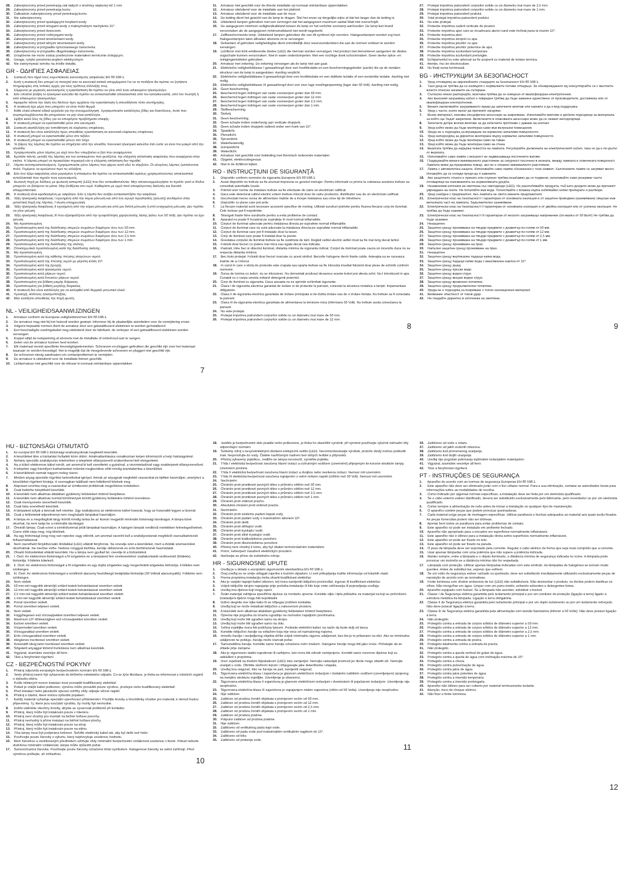28. Zabezpieczony przed penetracją ciał stałych o średnicy większej niż 1 mm.
29. Zabezpieczony przed penetracją kurzu.
30. Całkowicie zabezpieczony przed penetracją kurzu.
31. Nie zabezpieczony.
32. Zabezpieczony przed spadającymi kroplami wody.
33. Zabezpieczony przed strugami wody o maksymalnym nachyleniu 15°.
34. Zabezpieczony przed deszczem.
35. Zabezpieczony przed rozbryzgami wody.
36. Zabezpieczony przed strumieniami wody.
37. Zabezpieczony przed silnymi strumieniami wody.
38. Zabezpieczony w przypadku tymczasowego zanurzenia.
39. Zabezpieczony w przypadku długotrwałego zanurzenia.
40. Urządzenie nie może zostac powleczone materiałem termicznie izolującym.
41. Uwaga, ryzyko porażenia prądem elektrycznym.
42. Nie zatrzymywać wzroku na źródle światła.
GR - ΟΔΗΓΙΕΣ ΑΣΦΑΛΕΙΑΣ
1. Συσκευή που τηρεί τους ευρωπαϊκούς κανονισμούς ασφαλείας EN 60 598-1.
2. Αυτή η συσκευή δεν μπορεί να πεταχτεί σαν τα κανονικά αστικά απορρίμματα Για να τα πετάξετε θα πρέπει να ζητήσετε πληροφορίες στις τοπικές αρχές για τους τρόπους σύλλεξής τους.
3. Σύμφωνα με μερικούς κανονισμούς η εγκατάσταση θα πρέπει να γίνει από έναν ειδικευμένο ηλεκτρολόγο.
4. Εάν υποστεί βλάβη το ηλεκτρικό καλώδιο θα πρέπει να αντικατασταθεί αποκλειστικά από τον κατασκευαστή, από τον πωλητή ή από ειδικευμένο ηλεκτρολόγο.
5. Αφαιρείτε πάντα την τάση του δικτύου πριν αρχίσετε την εγκατάσταση ή οποιοδήποτε τύπο συντήρησης.
6. Η συσκευή έχει μέρη που μπορούν να είναι πολύ θερμά.
7. Κάθε υλικό απαιτεί ειδικά εργαλεία για την συναρμολόγηση. Χρησιμοποιείτε κατάλληλες βίδες και δακτύλιους. Αυτά που συμπεριλαμβάνονται θα μπορούσαν να μην είναι κατάλληλα.
8. Σφίξτε καλά όλες τις βίδες για να αποφύγετε προβλήματα επαφής.
9. Η συσκευή μπορεί να εγκατασταθεί μόνο στο εσωτερικό.
10. Συσκευή ακατάλληλη για τοποθέτηση σε εύφλεκτες επιφάνειες.
11. Η συσκευή δεν είναι κατάλληλη προς απευθείας εγκατάσταση σε κανονικά εύφλεκτες επιφάνειες.
12. Η συσκευή μπορεί να εγκατασταθεί μόνο στο ταβάνι.
13. Η συσκευή μπορεί να εγκατασταθεί μόνον στο τοίχο.
14. Το βάρος της λάμπας θα πρέπει να στηρίζεται από την αλυσίδα. Κανονικό ηλεκτρικό καλώδιο έτσι ώστε να είναι πιο μακρύ από την αλυσίδα.
15. Χρησιμοποιείτε μόνο λάμπες με ισχύ που δεν υπερβαίνει ει βατ που αναφέρονται.
16. Κρατάτε πάντα, μεταξύ τής λάμπας και του αντικειμένου που φωτίζεται, την ελάχιστη απόσταση ασφαλείας που αναφέρεται στην εικόνα. Η λάμπα μπορεί να προκαλέσει πυρκαγιά εάν η ελάχιστη απόσταση δεν τηρηθεί.
17. Λάμπα αυτοπροστατευόμενη. Χρησιμοποιείτε μόνο λάμπες που φέρου αυτό εδώ το σύμβολο. Οι αλογόνες λάμπες ζεσταίνονται πολύ. Περίμενε να κρυώσουν πριν τις αλλάξετε.
18. Εάν ένα τζάμι ασφαλείας είναι ραγισμένο ή σπασμένο θα πρέπει να αντικατασταθεί αμέσως χρησιμοποιώντας αποκλειστικά ανταλλακτικά που τηρούν τους κανονισμούς.
19. Φωτεινή πηγή με διόδους με φωτεινή εκπομπή (LED) που δεν αντικαθιστούνται. Μην αποσυναρμολογήστε το προϊόν γιατί οι δίοδοι μπορούν να βλάψουν τα μάτια. Μην βυθίζεται στο νερό. Καθαρίστε με υγρό πανί αποφεύγοντας διαλυτές και δυνατά απορρυπαντικά.
20. Η συσκευή είναι εφοδιασμένη με ασφάλεια. Εάν η λάμπα δεν ανάβει αντικαταστήστε την ασφάλεια.
21. Τάξη ηλεκτρικής Ασφάλειας I εγγυημένη από την κύρια μόνωση και από ένα αγωγό προστασίας (γείωση) συνδεμένο στην μεταλλική δομή της λάμπας. Γείωση υποχρεωτική.
22. Τάξη ηλεκτρικής Ασφάλειας II εγγυημένη από την κύρια μόνωση και από μια διπλή μόνωση ή από ενισχυμένη μόνωση. Δεν πρέπει να γίνει γείωση.
23. Τάξη ηλεκτρικής Ασφάλειας III που εξασφαλίζεται από την τροφοδότηση χαμηλώτατης τάσης (κάτω των 50 Volt). Δεν πρέπει να έχει γείωση.
24. Μη προστατευμένη.
25. Προστατευμένη κατά της διείσδυσης στερεών σωμάτων διαμέτρου άνω των 50 mm.
26. Προστατευμένη κατά της διείσδυσης στερεών σωμάτων διαμέτρου άνω των 12 mm.
27. Προστατευμένη κατά της διείσδυσης στερεών σωμάτων διαμέτρου άνω των 2,5 mm.
28. Προστατευμένη κατά της διείσδυσης στερεών σωμάτων διαμέτρου άνω των 1 mm.
29. Προστατευμένη κατά της διείσδυσης της σκόνης.
30. Ολοκληρωτικά προστατευμένη κατά της διείσδυσης σκόνης.
31. Μη προστατευμένη.
32. Προστατευμένη κατά της κάθετης πτώσης σταγώνων νερού.
33. Προστατευμένη κατά της πτώσης νερού με μέγιστη κλίση 15º.
34. Προστατευμένη κατά της βροχής.
35. Προστατευμένη κατά ψεκασμούς νερού.
36. Προστατευμένη κατά ρίψεων νερού.
37. Προστατευμένη κατά δυνατών ρίψεων νερού.
38. Προστατευμένη για βύθιση μικρής διάρκειας.
39. Προστατευμένη για βύθιση μεγάλης διαρκείας.
40. Η συσκευή δεν είναι κατάλληλη για να καλυφθεί από θερμικά μονωτικό υλικό.
41. Προσοχή, κίνδυνος ηλεκτροπληξίας.
42. Μην κοιτάζετε απευθείας την πηγή φωτός.
NL - VEILIGHEIDSAANWIJZINGEN
1. Armatuur conform de Europese veiligheidsnormen EN 60 598-1.
2. De armatuur mag niet bij het huisvuil worden gestopt. Informeer bij de plaatselijke autoriteiten voor de verwijdering ervan.
3. Volgens bepaalde normen dient de armatuur door een gekwalificeerd elektricien te worden geïnstalleerd.
4. Een beschadigde voedingskabel mag uitsluitend door de fabrikant, de verkoper of een gekwalificeerd elektricien worden vervangen.
5. Koppel altijd de netspanning af alvorens met de installatie of onderhoud aan te vangen.
6. Delen van de armatuur kunnen heet worden.
7. Elk materiaal vereist specifieke bevestigingselementen. Schroeven en pluggen gebruiken die geschikt zijn voor het materiaal waaraan ze worden bevestigd. Het is mogelijk dat de meegeleverde schroeven en pluggen niet geschikt zijn.
8. De schroeven stevig aandraaien om contactproblemen te vermijden.
9. De armatuur is uitsluitend voor de installatie binnen geschikt.
10. Lichtarmatuur niet geschikt voor de inbouw in normaal ontvlambare oppervlakken
7
11. Armatuur niet geschikt voor de directe installatie op normaal ontvlambare oppervlakken.
12. Armatuur uitsluitend voor de installatie aan het plafond.
13. Armatuur uitsluitend voor de installatie aan de muur.
14. De ketting dient het gewicht van de lamp te dragen. Stel het snoer op dergelijke wijze af dat het langer dan de ketting is.
15. Uitsluitend lampen gebruiken met een vermogen dat het aangegeven maximum aantal Watt niet overschrijdt.
16. De aangegeven minimum veiligheidsafstand tussen de lamp en het verlichte voorwerp aanhouden. De lamp kan brand veroorzaken als de aangegeven minimumafstand niet wordt nageleefd.
17. Zelfbeschermende lamp. Uitsluitend lampen gebruiken die van dit symbool zijn voorzien. Halogeenlampen worden erg heet. Halogeenlampen laten afkoelen alvorens ze te vervangen.
18. Gebarsten of gebroken veiligheidsglas dient onmiddellijk door reserveonderdelen die aan de normen voldoen te worden vervangen.
19. Lichtbron met licht-emitterende diodes (LED) die niet kan worden vervangen. Het product niet demonteren aangezien de diodes oogschade kunnen veroorzaken. Niet in water onderdompelen. Met een vochtige doek schoonmaken. Geen sterke oplos- en reinigingsmiddelen gebruiken.
20. Armatuur met zekering. De zekering vervangen als de lamp niet aan gaat.
21. Elektrische veiligheidsklasse I gewaarborgd door een hoofdisolatie en een beschermingsgeleider (aarde) die op de metalen structuur van de lamp is aangesloten. Aarding verplicht.
22. Elektrische veiligheidsklasse II gewaarborgd door een hoofdisolatie en een dubbele isolatie of een versterkte isolatie. Aarding niet nodig.
23. Elektrische veiligheidsklasse III gewaarborgd door een zeer lage voedingsspanning (lager dan 50 Volt). Aarding niet nodig.
24. Geen bescherming.
25. Beschermd tegen indringen van vaste voorwerpen groter dan 50 mm.
26. Beschermd tegen indringen van vaste voorwerpen groter dan 12 mm.
27. Beschermd tegen indringen van vaste voorwerpen groter dan 2,5 mm.
28. Beschermd tegen indringen van vaste voorwerpen groter dan 1 mm.
29. Stofbescherming.
30. Stofvrij.
31. Geen bescherming.
32. Geen schade indien onderhevig aan verticale druppels.
33. Geen schade indien druppels vallend onder een hoek van 15°.
34. Spatdicht.
35. Plensdicht.
36. Sproeidicht.
37. Waterbestendig.
38. Dompeldicht.
39. Waterdicht.
40. Armatuur niet geschikt voor bekleding met thermisch isolerende materialen.
41. Opgelet, elektrocutiegevaar.
42. Niet in de lichtbron kijken.
RO - INSTRUCŢIUNI DE SIGURANŢĂ
1. Dispozitiv conform normelor de siguranta Europene EN 60 598-1.
2. Acest dispozitiv nu trebuie sa fie aruncat impreuna cu gunoiul menajer. Pentru informatii cu privire la coletarea acestora trebuie sa consultati autoritatile locale.
3. Potrivit unor norme de instalare trebuie sa fie efectuate de catre un electrician calificat.
4. Daca este deteriorat cablul electric extern trebuie inlocuit doar de catre productor, distribuitor sau de un electrician calificat.
5. Deconectati mereu sursa de alimentare inainte de a incepe instalarea sau orice tip de intretinere.
6. Dispozitiv cu piese care pot arde.
7. La fiecare material sunt necesare accesorii specifice de montaj. Utilizati suruburi potrivite pentru fixarea fiecarui corp de iluminat. Cele incluse pot fi nepotrivite.
8. Strangeti foarte bine suruburile pentru a evita probleme de contact.
9. Aparatul nu poate fi încastrat pe suprafeţe în mod normal inflamabile.
10. Corpuri de iluminat adecvate pentru instalarea directa pe suprafete normal inflamabile.
11. Corpuri de iluminat care nu sunt adecvate la instalarea directa pe suprafete normal inflamabile.
12. Corpuri de iluminat care pot fi instalate doar la tavan.
13. Corp de iluminat care poate fi instalat doar la perete.
14. Greutatea corpului de iluminat trebuie sa fie sustinuta de lant. Reglati cablul electric astfel incat sa fie mai lung decat lantul.
15. Folositi doar becuri cu putere mai mica sau egala decat cea indicata.
16. Pastrati, intre bec si obiectul iluminat, distanta minima de siguranta indicat. Corpul de iluminat poate cauza un incendiu daca nu se respecta distanta minima.
17. Bec Auto protejat. Folositi doar becuri marcate cu acest simbol. Becurile halogene devin foarte calde. Asteapta sa se raceasca inainte de a-l inlocui.
18. In cazul in care o sticla de protectie este crapata sau sparta trebuie sa fie inlocuita imediat folosind doar piese de schimb conform normelor.
19. Sursa de lumina cu leduri, nu se inlocuiesc. Nu demontati produsul deoarece aceste leduri pot afecta ochii. Nu-l introduceti in apa. Curatati cu o carpa umeda evitand detergenti puternici.
20. Corp de iluminat cu siguranta. Daca aceasta nu se aprinde schimbati siguranta.
21. Clasa I de siguranta electrica garantat de isolare si de protectie la pamant, conectat la structura metalica a lampii. Impamantare obligatorie.
22. Clasa II de siguranta electrica garantata de izolare principala si de dubla izolare sau de o izolare fortata. Nu trebuie sa fi conectata la pamant.
23. Clasa III de siguranta electrica garantata de alimentarea la tensiune mica (inferioara 50 Volt). Nu trebuie avuta conectarea la pamant.
24. Nu este protejat.
25. Protejat impotriva patrunderii corpurilor solide cu un diametru mai mare de 50 mm.
26. Protejat impotriva patrunderii corpurilor solide cu un diametru mai mare de 12 mm.
8
27. Protejat impotriva patrunderii corpurilor solide cu un diametru mai mare de 2,5 mm.
28. Protejat impotriva patrunderii corpurilor solide cu un diametru mai mare de 1 mm.
29. Protejat impotriva patrunderii prafului.
30. Total protejat impotriva patrunderii prafului.
31. Nu este protejat.
32. Protectie impotriva caderii verticale de picaturi.
33. Protectie impotriva apei care se incadreaza atunci cand este inclinat pana la maxim 15°.
34. Protectie impotriva ploii.
35. Protectie impotriva stropirii cu apa.
36. Protectie impotriva jeturilor cu apa.
37. Protectie impotriva jeturilor puternice de apa.
38. Protectie impotriva scufundarii temporare
39. Protectie impotriva scufundarii prelungite.
40. Echipamentul nu este adecvat sa fie acoperit cu material de izolare termica.
41. Atenţie, risc de electrocutare.
42. Nu fixaţi sursa luminoasă.
BG - ИНСТРУКЦИИ ЗА БЕЗОПАСНОСТ
1. Уред отговарящ на европейските стандарти за безопасност EN 60 598-1.
2. Тази уред не трябва да се изхвърля с нормалните битови отпадъци. За обезвреждането му консултирайте се с местните власти относно начините на събиране.
3. Съгласно някои разпоредби, монтажа трябва да се извърши от квалифициран електротехник.
4. Ако външния захранващ кабел е повреден трябва да бъде заменен единствено от производителя, доставчика или от квалифициран електротехник.
5. Винаги изключвайте захранването преди да започнете монтаж или какъвто и да е вид поддръжка.
6. Уред с части, които могат да причинят изгаряне.
7. Всеки материал, изисква специфични аксесоари за закрепване. Използвайте винтове и дюбели подходящи за материала за който ще бъдат закрепени. Включените в опаковката аксесоари може да се окажат неподходящи.
8. Затегнете добре всички винтове за да избегнете проблеми с даване на контакт.
9. Уред който може да бъде монтиран само във вътрешни помещения.
10. Уреда не е подходящ за вграждане на нормално запалими повърхности.
11. Уред неподходящ за директно монтиране върху нормално запалими повърхности.
12. Уред който може да бъде монтиран само на таван.
13. Уред който може да бъде монтиран само на стена.
14. Веригата трябва да издържа тежестта на лампата. Регулирайте дължината на електрическият кабел, така че да е по-дълъг от веригата.
15. Използвайте само лампи с мощност не надвишаваща посочените ватове.
16. Поддържайте винаги минималното разстояние за сигурност посочено в иконата, между лампата и осветената повърхност. Лампата може да предизвика пожар, ако не е спазено минималното разстояние.
17. Лампа с автоматична защита. Използвайте само лампи обозначени с този символ. Халогенните лампи се загряват много. Изчакайте да се охлади преди да я замените.
18. Ако защитното стъкло е пукнато или счупено трябва незабавно да се подмени, използвайте само резервни части отговарящи на изискванията на нормативната уредба.
19. Незаменяем източник на светлина със светодиоди (LED). Не разглобявайте продукта, тъй като диодите може да причинят увреждане на очите. Не потапяйте във вода. Почиствайте с влажна кърпа избягвайки силни препарати и разтвори.
20. Уред снабден с предпазител. Ако лампата не свети сменете предпазителя.
21. Електрически клас на безопасност I гарантиран от основната изолация и от защитен проводник (заземяване) свързан към металната част на лампата. Задължително заземяване.
22. Електрически клас на безопасност II гарантиран от основната изолация и от двойна изолация или от усилена изолация .Не трябва да бъде заземен.
23. Електрически клас на безопасност III гарантиран от ниското захранващо напрежение (по-малко от 50 Волт) Не трябва да бъде заземен.
24. Незащитен.
25. Защитен срещу проникване на твърди предмети с диаметър по-голям от 50 мм.
26. Защитен срещу проникване на твърди предмети с диаметър по-голям от 12 мм.
27. Защитен срещу проникване на твърди предмети с диаметър по-голям от 2,5 мм.
28. Защитен срещу проникване на твърди предмети с диаметър по-голям от 1 мм.
29. Защитен срещу проникване на прах.
30. Напълно защитен срещу проникване на прах.
31. Незащитен.
32. Защитен срещу вертикално падащи капки вода.
33. Защитен срещу падащи капки вода с максимален наклон от 15°.
34. Защитен срещу дъжд.
35. Защитен срещу пръски води.
36. Защитен срещу водни струи.
37. Защитен срещу мощни водни струи.
38. Защитен срещу временно потапяне.
39. Защитен срещу продължително потапяне.
40. Уреда не е подходящ за покриване с топло изолационен материал.
41. Внимание опастност от токов удар.
42. Не гледайте директно в източника на светлина.
9
HU - BIZTONSÁGI ÚTMUTATÓ
1. Az európai EN 60 598-1 biztonsági szabványoknak megfelelő készülék.
2. A készüléket tilos a háztartási hulladék közé dobni. Ártalmatlanítására vonatkozóan kérjen információt a helyi hatóságoknál.
3. Néhány speciális szabályozás értelmében a telepítést villanyszerelő szakemberrel kell elvégeztetni.
4. Ha a külső elektromos kábel sérült, azt azonnal ki kell cseréltetni a gyártóval, a viszonteladóval vagy szakképzett villanyszerelővel.
5. A telepítés vagy bármilyen karbantartási művelet megkezdése előtt mindig áramtalanítsa a készüléket.
6. A készüléknek vannak nagyon meleg részei.
7. Minden anyag speciális rögzítési tartozékokat igényel. Annak az anyagnak megfelelő csavarokat és tipliket használjon, amelyhez a készüléket rögzíteni kívánja. A csomagban található nem feltétlenül felelnek meg.
8. Alaposan szorítsa meg a csavarokat az érintkezési problémák megelőzése érdekében.
9. Csak beltérbe telepíthető készülék.
10. A készülék nem alkalmas általában gyúlékony felületeken történő beépítésre.
11. A készülék nem alkalmas normál körülmények között gyúlékony felületekre történő szerelésre.
12. Csak mennyezetre szerelhető készülék.
13. Csak falra szerelhető készülék.
14. A lámpatest súlyát a láncnak kell viselnie. Úgy szabályozza az elektromos kábel hosszát, hogy az hosszabb legyen a láncnál.
15. Csak a feltüntetett teljesítményt nem meghaladó lámpákat használjon.
16. A lámpa és a megvilágított tárgy között mindig tartsa be az ikonon megjelölt minimális biztonsági távolságot. A lámpa tüzet okozhat, ha nem tartja be a minimális távolságot.
17. Önvédő lámpa. Csak ezzel a szimbólummal jelölt lámpákat használjon. A halogén lámpák rendkívül mértékben felmelegedhetnek. Csere előtt várja meg, míg kihűlnek.
18. Ha egy biztonsági üveg meg van repedve vagy eltörött, azt azonnal cserélni kell a szabályozásnak megfelelő cserealkatrészek felhasználásával.
19. Nem cserélhető fénykibocsátó diódákkal (LED) ellátott fényforrás. Ne szerelje szét a készüléket, mert a diódák szemsérülést okozhatnak. Ne merítse vízbe. Nedves ronggyal tisztítsa, kerülje oldószerek és erős tisztítószerek használatát.
20. Olvadó biztosítékkal ellátott készülék. Ha a lámpa nem gyullad fel, cserélje ki a biztosítékot.
21. I. Oszt. Az elektromos biztonságot a fő szigetelés és a lámpatest fém szerkezetéhez csatlakoztatott védővezető (földelés) biztosítja. Földelés kötelező.
22. II. Oszt. Az elektromos biztonságot a fő szigetelés és egy dupla szigetelés vagy megerősített szigetelés biztosítja. Földelés nem szükséges.
23. III. Oszt. Az elektromos biztonságot a rendkívül alacsony feszültségű betáplálás biztosítja (50 Voltnál alacsonyabb). Földelés nem szükséges.
24. Nem védett.
25. 50 mm-nél nagyobb átmérőjű szilárd testek behatolásával szemben védett.
26. 12 mm-nél nagyobb átmérőjű szilárd testek behatolásával szemben védett.
27. 2,5 mm-nél nagyobb átmérőjű szilárd testek behatolásával szemben védett.
28. 1 mm-nél nagyobb átmérőjű szilárd testek behatolásával szemben védett.
29. Porral szemben védett.
30. Porral szemben teljesen védett.
31. Nem védett.
32. Függőlegesen eső vízcseppekkel szemben teljesen védett.
33. Maximum 15º dőlésszögben eső vízcseppekkel szemben védett.
34. Esővel szemben védett.
35. Vízpermettel szemben védett.
36. Vízsugarakkal szemben védett.
37. Erős vízsugarakkal szemben védett.
38. Ideiglenes merítéssel szemben védett.
39. Hosszabb ideig tartó merítéssel szemben védett.
40. Szigetelő anyaggal történő burkolásra nem alkalmas készülék.
41. Vigyázat, áramütés veszélye áll fenn.
42. Tilos a fényforrást rögzíteni.
CZ - BEZPEČNOSTNÍ POKYNY
1. Přístroj odpovídá evropským bezpečnostním normám EN 60 598-1.
2. Tento přístroj nesmí být vyhazován do běžného městského odpadu. Co se týče likvidace, je třeba se informovat u místních orgánů o způsobu sběru.
3. Podle některých norem instalaci musí provádět kvalifikovaný elektrikář.
4. Pokud je vnější kabel poškozen, výměnu může provádět pouze výrobce, prodejce nebo kvalifikovaný elektrikář.
5. Před instalací nebo jakoukoliv operací údržby vždy odpojte síťové napětí.
6. Přístroj s částmi, které mohou způsobit popálení.
7. Každý materiál vyžaduje speciální upevňovací příslušenství. Použijte šrouby a hmoždinky vhodné pro materiál, k němuž budou připevněny. Ty, které jsou součástí výrobku, by mohly být nevhodné.
8. Dobře utáhněte všechny šrouby, abyste se vyvarovali problémů při kontaktu.
9. Přístroj, který může být instalován pouze v interiéru.
10. Přístroj není vhodný pro montáž na běžně hořlavé povrchy.
11. Přístroj nevhodný k přímé instalaci na běžně hořlavé plochy.
12. Přístroj, který může být instalován pouze na strop.
13. Přístroj, který může být instalován pouze na stěnu.
14. Tíha lampy musí být podpírána řetězem. Seřiďte elektrický kabel tak, aby byl delší než řetěz.
15. Používejte pouze žárovky o výkonu, který nepřevyšuje uvedenou hodnotu.
16. Mezi žárovkou a osvětlovaným předmětem udržujte vždy minimální bezpečnostní vzdálenost uvedenou v ikoně. Pokud nebude dodržena minimální vzdálenost, lampa může způsobit požár.
17. Samoochranná žárovka. Používejte pouze žárovky označené tímto symbolem. Halogenové žárovky se velmi zahřívají. Před výměnou počkejte, až zchladnou.
10
18. Jestliže je bezpečnostní sklo prasklé nebo poškozené, je třeba ho okamžitě vyměnit, při výměně používejte výlučně náhradní díly odpovídající normám.
19. Světelný zdroj s nevyměnitelnými diodami emitujícími světlo (LED). Nerozmontovávejte výrobek, protože diody mohou poškodit zrak. Neponořujte do vody. Čistěte navlhčeným hadrem bez silných ředidel a přípravků.
20. Přístroj vybavený pojistkou. Jestliže se lampa nerozsvítí, vyměňte pojistku.
21. Třída I elektrická bezpečnost zaručena hlavní izolací a ochranným vodičem (uzemnění) připojeným ke kovové struktuře lampy. Uzemnění povinné.
22. Třída II elektrická bezpečnost zaručena hlavní izolací a dvojitou nebo zesílenou izolací. Nemusí mít uzemnění.
23. Třída III elektrická bezpečnost zaručena napájením o velmi nízkém napětí (nižším než 50 Volt). Nemusí mít uzemnění.
24. Nechráněn.
25. Chráněn proti proniknutí pevných těles o průměru větším než 50 mm.
26. Chráněn proti proniknutí pevných těles o průměru větším než 12 mm.
27. Chráněn proti proniknutí pevných těles o průměru větším než 2,5 mm.
28. Chráněn proti proniknutí pevných těles o průměru větším než 1 mm.
29. Chráněn proti vniknutí prachu.
30. Absolutně chráněn proti vniknutí prachu.
31. Nechráněn.
32. Chráněn proti svislému padání kapek vody.
33. Chráněn proti padání vody s maximálním sklonem 15º.
34. Chráněn proti dešti.
35. Chráněn proti stříkající vodě.
36. Chráněn proti tryskající vodě.
37. Chráněn proti silně tryskající vodě.
38. Chráněn proti krátkodobému ponoření.
39. Chráněn proti dlouhodobému ponoření.
40. Přístroj není vhodný k tomu, aby byl obalen termoizolačním materiálem.
41. Pozor, nebezpečí zasažení elektrickým proudem.
42. Nedívejte se přímo do světelného zdroje.
HR - SIGURNOSNE UPUTE
1. Uređaj je u skladu s europskim sigurnosnim standardima EN 60 598-1.
2. Ovaj uređaj se ne smije odlagati zajedno s kućnim otpadom. U vezi prikupljanja tražite informacije od lokalnih vlasti.
3. Prema propisima instalaciju treba obaviti kvalificirani električar.
4. Ako je vanjski napojni kabel oštećen, isti mora zamijeniti isključivo proizvođač, trgovac ili kvalificirani električar.
5. Uvijek isključite strujno napajanje prije početka instalacije ili bilo koje vrste održavanja ili popravljanja uređaja.
6. Uređaj ima djelove koji mogu opeći.
7. Svaki materijal zahtijeva specifične djelove za montažu opreme. Koristite vijke i tipla prikladne za materijal na koji su pričvršćeni. Dostavljeni djelovi mogu biti neprikladni.
8. Dobro stegnite sve vijke kako bi se izbjegao problem kontakta.
9. Uređaj koji se može instalirati isključivo u zatvorenom prostoru.
10. A készülék nem alkalmas általában gyúlékony felületeken történő beépítésre.
11. Oprema nije pogodna za izravnu ugradnju na normalno zapaljivim površinama.
12. Uređaj koji može biti ugrađen samo na stropu.
13. Uređaj koji može biti ugrađen samo na zidu.
14. Težina svjetiljke mora biti podržana lancem. Podesite električni kabel, na način da bude dulji od lanca.
15. Koristite isključivo žarulje sa voltažom koja nije veća od naznačenog napona.
16. Između žarulje i osvijetljenog objekta držite uvijek minimalnu sigurnu udaljenost, kao što je to prikazano na slici. Ako se minimalna udaljenost ne poštuje, žarulja može izazvati požar.
17. Samozaštitna žarulja. Koristite samo žarulje označene ovim znakom. Halogene žarulje mogu biti jako vruće. Pričekajte da se ohlade prije zamjene.
18. Ako je sigurnosno staklo napuknuto ili razbijeno, isto mora biti odmah zamijenjeno. Koristiti samo rezervne dijelove koji su usklađeni s propisima.
19. Izvor svjetlosti sa diodom bljeskalicom (LED) nisu zamjenjivi. Nemojte rastavljati proizvod jer diode mogu oštetiti oči. Nemojte uranjati u vodu. Obrišite vlažnom krpom i izbjegavajte jake deterdžente i otapala.
20. Uređaj ima osigurač. Ako se žarulja ne pali, zamijeniti osigurač.
21. Sigurnosna električna klasa I zajamčena je glavnom električnom izolacijom i dodatnim zaštitnim vodičem (uzemljenjem) spojenog na metalnu strukturu svjetiljke. Uzemljenje je obavezno.
22. Sigurnosna električna klasa II zajamčena je glavnom električnom izolacijom i dvostrukom ili pojačanom izolacijom. Uzemljenje nije neophodno.
23. Sigurnosna električna klasa III zajamčena je napajanjem niskim naponima (nižim od 50 Volta). Uzemljenje nije neophodno.
24. Nije zaštićen
25. Zaštićen od prodora čvrstih objekata s promjerom većim od 50 mm.
26. Zaštićen od prodora čvrstih objekata s promjerom većim od 12 mm.
27. Zaštićen od prodora čvrstih objekata s promjerom većim od 2,5 mm.
28. Zaštićen od prodora čvrstih objekata s promjerom većim od 1 mm.
29. Zaštićen od prodora prašine.
30. Potpuno zaštićen od prodora prašine.
31. Nije zaštićen
32. Zaštićeno od vertikalnog pada kapi vode.
33. Zaštićeno od pada vode pod maksimalnim vertikalnim nagibom do 15°.
34. Zaštićeno od kiše.
35. Zaštićeno od prskanja vode.
11
36. Zaštićeno od vode u mlazu.
37. Zaštićeno od jakih vodenih mlazova.
38. Zaštićeno kod privremenog uranjanja.
39. Zaštićeno kod duljih uranjanja.
40. Uređaj nije pogodan pokrivanju toplinskim izolacijskim materijalom.
41. Vigyázat, áramütés veszélye áll fenn.
42. Tilos a fényforrást rögzíteni.
PT - INSTRUÇÕES DE SEGURANÇA
1. Aparelho de acordo com as normas de segurança Europeias EN 60 598-1.
2. Este aparelho não deve ser eliminado junto com o lixo urbano normal. Para a sua eliminação, contatar as autoridades locais para informações sobre as modalidades de recolha.
3. Como indicado por algumas normas específicas, a instalação deve ser feita por um eletricista qualificado.
4. Se o cabo externo estiver danificado, deverá ser substituído exclusivamente pelo fabricante, pelo revendedor ou por um eletricista qualificado.
5. Cortar sempre a alimentação de rede antes de iniciar a instalação ou qualquer tipo de manutenção.
6. O aparelho contém peças que podem provocar queimaduras.
7. Cada material exige peças de montagem específicas. Utilizar parafusos e buchas adequados ao material aos quais serão fixados. As peças fornecidas podem não ser idôneas.
8. Apertar bem todos os parafusos para evitar problemas de contato.
9. Este aparelho só pode ser instalado em ambiente fechado.
10. Aparelho não apropriado para o encastre em superfícies normalmente inflamáveis.
11. Este aparelho não é idôneo para a instalação direta sobre superfícies normalmente inflamáveis.
12. Este aparelho só pode ser fixado no teto.
13. Este aparelho só pode ser fixado na parede.
14. O peso da lâmpada deve ser suportado pela corrente. Regular o cabo elétrico de forma que seja mais comprido que a corrente.
15. Usar apenas lâmpadas com uma potência que não supere a potência indicada.
16. Manter sempre, entre a lâmpada e o objeto iluminado, a distância mínima de segurança indicada no ícone. A lâmpada pode provocar um incêndio se a distância mínima não for respeitada.
17. Lâmpada com proteção. Utilizar apenas lâmpadas indicadas com este símbolo. As lâmpadas de halogêneo se tornam muito quentes. Antes de substituí-las, esperar que esfriem.
18. Se um vidro de segurança estiver rachado ou quebrado, deve ser substituído imediatamente utilizando exclusivamente peças de reposição de acordo com as normativas.
19. Fonte luminosa com díodos emissores de luz (LED) não substituíveis. Não desmontar o produto, os díodos podem danificar os olhos. Não mergulhar em água. Limpar com um pano úmido, evitando solventes e detergentes fortes.
20. Aparelho equipado com fusível. Se a lâmpada não acender, substituir o fusível.
21. Classe I de Segurança elétrica garantida pelo isolamento principal e por um condutor de proteção (ligação à terra) ligado à estrutura metálica da lâmpada. Ligação à terra obrigatória.
22. Classe II de Segurança elétrica garantida pelo isolamento principal e por um duplo isolamento ou por um isolamento reforçado. Não deve possuir ligação à terra.
23. Classe III de Segurança elétrica garantida pela alimentação com tensão baixíssima (inferior a 50 Volts). Não deve possuir ligação à terra.
24. Não protegido.
25. Protegido contra a entrada de corpos sólidos de diâmetro superior a 50 mm.
26. Protegido contra a entrada de corpos sólidos de diâmetro superior a 12 mm.
27. Protegido contra a entrada de corpos sólidos de diâmetro superior a 2,5 mm.
28. Protegido contra a entrada de corpos sólidos de diâmetro superior a 1 mm.
29. Protegido contra a entrada de poeira.
30. Protegido totalmente contra a entrada de poeira.
31. Não protegido.
32. Protegido contra a queda vertical de gotas de água.
33. Protegido contra a queda de água com inclinação máxima de 15º.
34. Protegido contra a chuva.
35. Protegido contra pulverização de água.
36. Protegido contra jatos de água.
37. Protegido contra jatos potentes de água.
38. Protegido contra a imersão temporária.
39. Protegido contra a imersão prolongada.
40. Aparelho não idôneo para ser coberto por material termicamente isolante.
41. Atenção, risco de choque elétrico.
42. Não fixar a fonte luminosa.
12